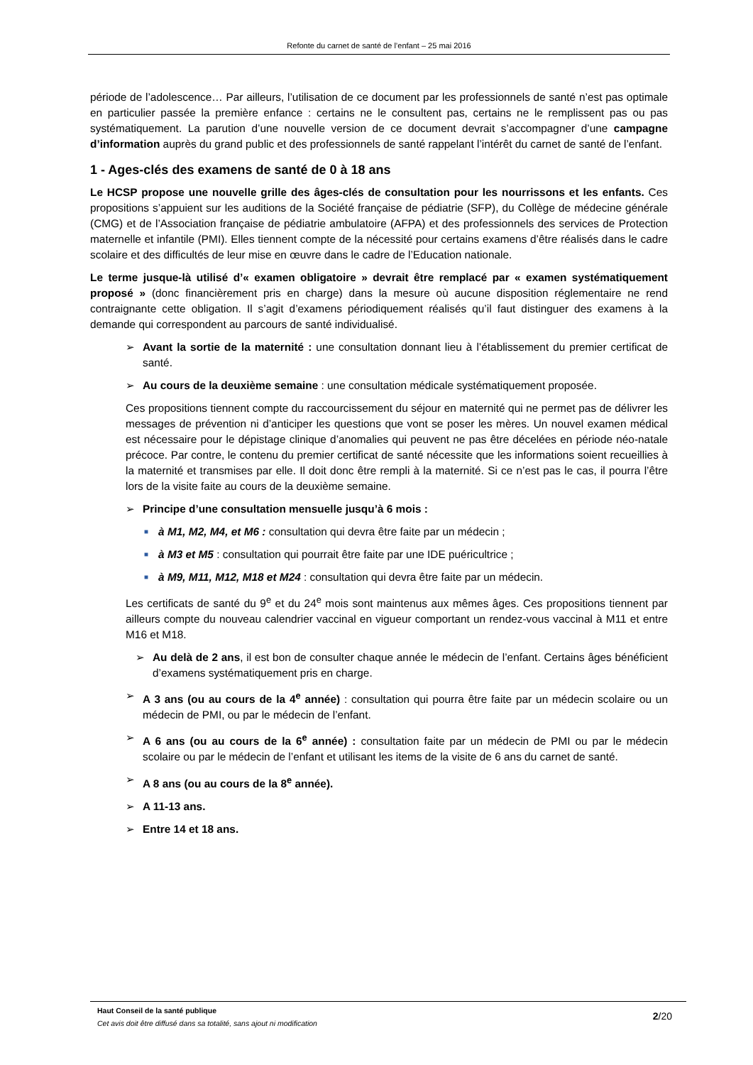Refonte du carnet de santé de l’enfant – 25 mai 2016
période de l’adolescence… Par ailleurs, l’utilisation de ce document par les professionnels de santé n’est pas optimale en particulier passée la première enfance : certains ne le consultent pas, certains ne le remplissent pas ou pas systématiquement. La parution d’une nouvelle version de ce document devrait s’accompagner d’une campagne d’information auprès du grand public et des professionnels de santé rappelant l’intérêt du carnet de santé de l’enfant.
1 - Ages-clés des examens de santé de 0 à 18 ans
Le HCSP propose une nouvelle grille des âges-clés de consultation pour les nourrissons et les enfants. Ces propositions s’appuient sur les auditions de la Société française de pédiatrie (SFP), du Collège de médecine générale (CMG) et de l’Association française de pédiatrie ambulatoire (AFPA) et des professionnels des services de Protection maternelle et infantile (PMI). Elles tiennent compte de la nécessité pour certains examens d’être réalisés dans le cadre scolaire et des difficultés de leur mise en œuvre dans le cadre de l’Education nationale.
Le terme jusque-là utilisé d’« examen obligatoire » devrait être remplacé par « examen systématiquement proposé » (donc financièrement pris en charge) dans la mesure où aucune disposition réglementaire ne rend contraignante cette obligation. Il s’agit d’examens périodiquement réalisés qu’il faut distinguer des examens à la demande qui correspondent au parcours de santé individualisé.
➢ Avant la sortie de la maternité : une consultation donnant lieu à l’établissement du premier certificat de santé.
➢ Au cours de la deuxième semaine : une consultation médicale systématiquement proposée.
Ces propositions tiennent compte du raccourcissement du séjour en maternité qui ne permet pas de délivrer les messages de prévention ni d’anticiper les questions que vont se poser les mères. Un nouvel examen médical est nécessaire pour le dépistage clinique d’anomalies qui peuvent ne pas être décelées en période néo-natale précoce. Par contre, le contenu du premier certificat de santé nécessite que les informations soient recueillies à la maternité et transmises par elle. Il doit donc être rempli à la maternité. Si ce n’est pas le cas, il pourra l’être lors de la visite faite au cours de la deuxième semaine.
➢ Principe d’une consultation mensuelle jusqu’à 6 mois :
■
à M1, M2, M4, et M6 : consultation qui devra être faite par un médecin ;
■
à M3 et M5 : consultation qui pourrait être faite par une IDE puéricultrice ;
■
à M9, M11, M12, M18 et M24 : consultation qui devra être faite par un médecin.
Les certificats de santé du 9<sup>e</sup> et du 24<sup>e</sup> mois sont maintenus aux mêmes âges. Ces propositions tiennent par ailleurs compte du nouveau calendrier vaccinal en vigueur comportant un rendez-vous vaccinal à M11 et entre M16 et M18.
➢ Au delà de 2 ans, il est bon de consulter chaque année le médecin de l’enfant. Certains âges bénéficient d’examens systématiquement pris en charge.
➢ A 3 ans (ou au cours de la 4<sup>e</sup> année) : consultation qui pourra être faite par un médecin scolaire ou un médecin de PMI, ou par le médecin de l’enfant.
➢ A 6 ans (ou au cours de la 6<sup>e</sup> année) : consultation faite par un médecin de PMI ou par le médecin scolaire ou par le médecin de l’enfant et utilisant les items de la visite de 6 ans du carnet de santé.
➢ A 8 ans (ou au cours de la 8<sup>e</sup> année).
➢ A 11-13 ans.
➢ Entre 14 et 18 ans.
Haut Conseil de la santé publique
Cet avis doit être diffusé dans sa totalité, sans ajout ni modification
2/20